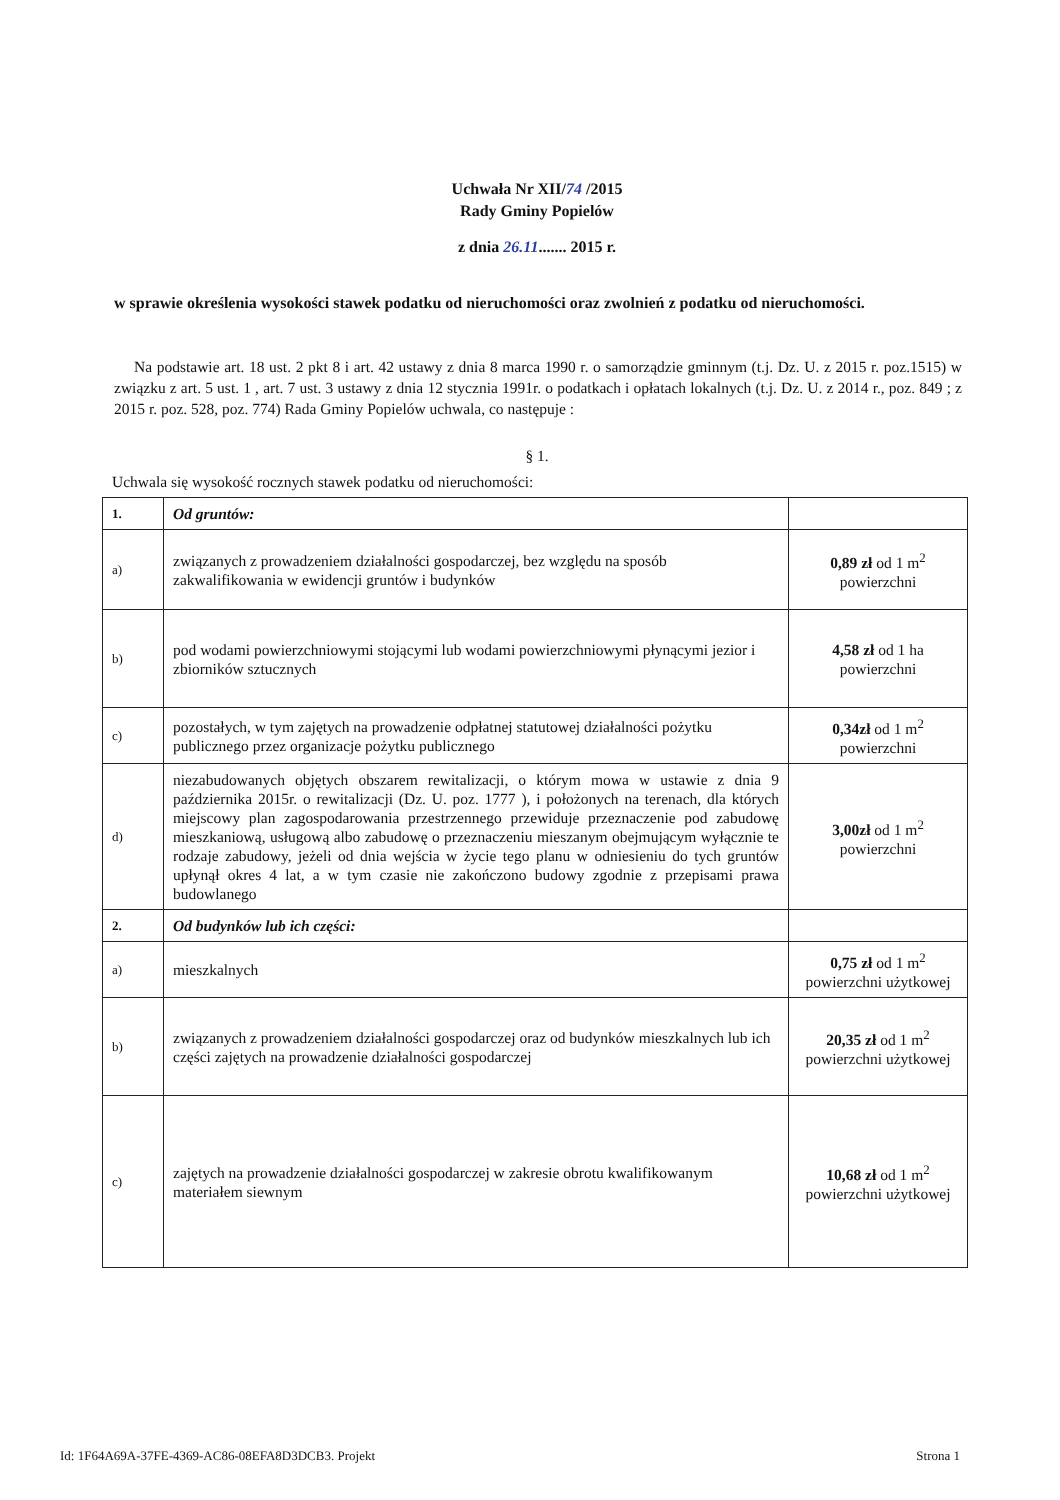Uchwała Nr XII/74 /2015
Rady Gminy Popielów
z dnia 26.11....... 2015 r.
w sprawie określenia wysokości stawek podatku od nieruchomości oraz zwolnień z podatku od nieruchomości.
Na podstawie art. 18 ust. 2 pkt 8 i art. 42 ustawy z dnia 8 marca 1990 r. o samorządzie gminnym (t.j. Dz. U. z 2015 r. poz.1515) w związku z art. 5 ust. 1 , art. 7 ust. 3 ustawy z dnia 12 stycznia 1991r. o podatkach i opłatach lokalnych (t.j. Dz. U. z 2014 r., poz. 849 ; z 2015 r. poz. 528, poz. 774) Rada Gminy Popielów uchwala, co następuje :
§ 1.
Uchwala się wysokość rocznych stawek podatku od nieruchomości:
| 1. | Od gruntów: | |
| a) | związanych z prowadzeniem działalności gospodarczej, bez względu na sposób zakwalifikowania w ewidencji gruntów i budynków | 0,89 zł od 1 m<sup>2</sup> powierzchni |
| b) | pod wodami powierzchniowymi stojącymi lub wodami powierzchniowymi płynącymi jezior i zbiorników sztucznych | 4,58 zł od 1 ha powierzchni |
| c) | pozostałych, w tym zajętych na prowadzenie odpłatnej statutowej działalności pożytku publicznego przez organizacje pożytku publicznego | 0,34zł od 1 m<sup>2</sup> powierzchni |
| d) | niezabudowanych objętych obszarem rewitalizacji, o którym mowa w ustawie z dnia 9 października 2015r. o rewitalizacji (Dz. U. poz. 1777 ), i położonych na terenach, dla których miejscowy plan zagospodarowania przestrzennego przewiduje przeznaczenie pod zabudowę mieszkaniową, usługową albo zabudowę o przeznaczeniu mieszanym obejmującym wyłącznie te rodzaje zabudowy, jeżeli od dnia wejścia w życie tego planu w odniesieniu do tych gruntów upłynął okres 4 lat, a w tym czasie nie zakończono budowy zgodnie z przepisami prawa budowlanego | 3,00zł od 1 m<sup>2</sup> powierzchni |
| 2. | Od budynków lub ich części: | |
| a) | mieszkalnych | 0,75 zł od 1 m<sup>2</sup> powierzchni użytkowej |
| b) | związanych z prowadzeniem działalności gospodarczej oraz od budynków mieszkalnych lub ich części zajętych na prowadzenie działalności gospodarczej | 20,35 zł od 1 m<sup>2</sup> powierzchni użytkowej |
| c) | zajętych na prowadzenie działalności gospodarczej w zakresie obrotu kwalifikowanym materiałem siewnym | 10,68 zł od 1 m<sup>2</sup> powierzchni użytkowej |
Id: 1F64A69A-37FE-4369-AC86-08EFA8D3DCB3. Projekt Strona 1